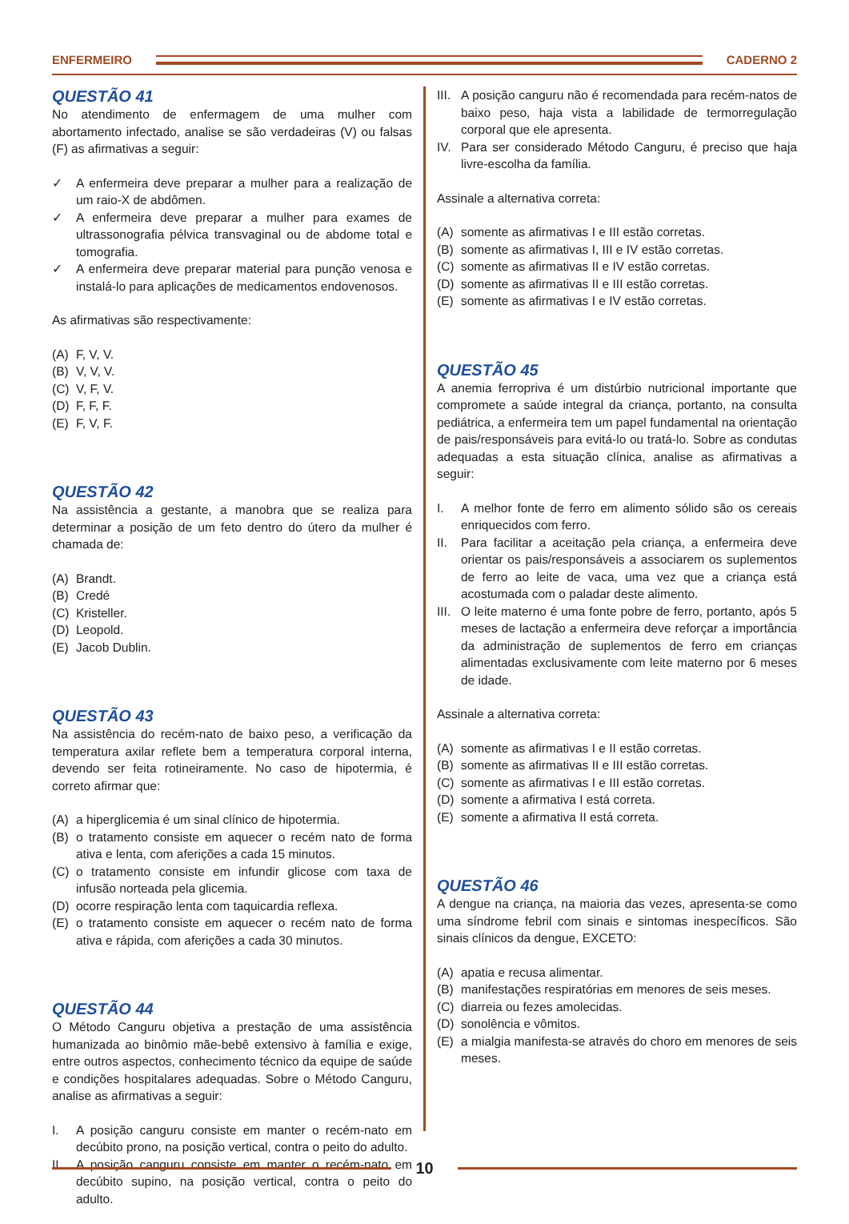ENFERMEIRO CADERNO 2
QUESTÃO 41
No atendimento de enfermagem de uma mulher com abortamento infectado, analise se são verdadeiras (V) ou falsas (F) as afirmativas a seguir:
✓ A enfermeira deve preparar a mulher para a realização de um raio-X de abdômen.
✓ A enfermeira deve preparar a mulher para exames de ultrassonografia pélvica transvaginal ou de abdome total e tomografia.
✓ A enfermeira deve preparar material para punção venosa e instalá-lo para aplicações de medicamentos endovenosos.
As afirmativas são respectivamente:
(A) F, V, V.
(B) V, V, V.
(C) V, F, V.
(D) F, F, F.
(E) F, V, F.
QUESTÃO 42
Na assistência a gestante, a manobra que se realiza para determinar a posição de um feto dentro do útero da mulher é chamada de:
(A) Brandt.
(B) Credé
(C) Kristeller.
(D) Leopold.
(E) Jacob Dublin.
QUESTÃO 43
Na assistência do recém-nato de baixo peso, a verificação da temperatura axilar reflete bem a temperatura corporal interna, devendo ser feita rotineiramente. No caso de hipotermia, é correto afirmar que:
(A) a hiperglicemia é um sinal clínico de hipotermia.
(B) o tratamento consiste em aquecer o recém nato de forma ativa e lenta, com aferições a cada 15 minutos.
(C) o tratamento consiste em infundir glicose com taxa de infusão norteada pela glicemia.
(D) ocorre respiração lenta com taquicardia reflexa.
(E) o tratamento consiste em aquecer o recém nato de forma ativa e rápida, com aferições a cada 30 minutos.
QUESTÃO 44
O Método Canguru objetiva a prestação de uma assistência humanizada ao binômio mãe-bebê extensivo à família e exige, entre outros aspectos, conhecimento técnico da equipe de saúde e condições hospitalares adequadas. Sobre o Método Canguru, analise as afirmativas a seguir:
I. A posição canguru consiste em manter o recém-nato em decúbito prono, na posição vertical, contra o peito do adulto.
II. A posição canguru consiste em manter o recém-nato em decúbito supino, na posição vertical, contra o peito do adulto.
III. A posição canguru não é recomendada para recém-natos de baixo peso, haja vista a labilidade de termorregulação corporal que ele apresenta.
IV. Para ser considerado Método Canguru, é preciso que haja livre-escolha da família.
Assinale a alternativa correta:
(A) somente as afirmativas I e III estão corretas.
(B) somente as afirmativas I, III e IV estão corretas.
(C) somente as afirmativas II e IV estão corretas.
(D) somente as afirmativas II e III estão corretas.
(E) somente as afirmativas I e IV estão corretas.
QUESTÃO 45
A anemia ferropriva é um distúrbio nutricional importante que compromete a saúde integral da criança, portanto, na consulta pediátrica, a enfermeira tem um papel fundamental na orientação de pais/responsáveis para evitá-lo ou tratá-lo. Sobre as condutas adequadas a esta situação clínica, analise as afirmativas a seguir:
I. A melhor fonte de ferro em alimento sólido são os cereais enriquecidos com ferro.
II. Para facilitar a aceitação pela criança, a enfermeira deve orientar os pais/responsáveis a associarem os suplementos de ferro ao leite de vaca, uma vez que a criança está acostumada com o paladar deste alimento.
III. O leite materno é uma fonte pobre de ferro, portanto, após 5 meses de lactação a enfermeira deve reforçar a importância da administração de suplementos de ferro em crianças alimentadas exclusivamente com leite materno por 6 meses de idade.
Assinale a alternativa correta:
(A) somente as afirmativas I e II estão corretas.
(B) somente as afirmativas II e III estão corretas.
(C) somente as afirmativas I e III estão corretas.
(D) somente a afirmativa I está correta.
(E) somente a afirmativa II está correta.
QUESTÃO 46
A dengue na criança, na maioria das vezes, apresenta-se como uma síndrome febril com sinais e sintomas inespecíficos. São sinais clínicos da dengue, EXCETO:
(A) apatia e recusa alimentar.
(B) manifestações respiratórias em menores de seis meses.
(C) diarreia ou fezes amolecidas.
(D) sonolência e vômitos.
(E) a mialgia manifesta-se através do choro em menores de seis meses.
10